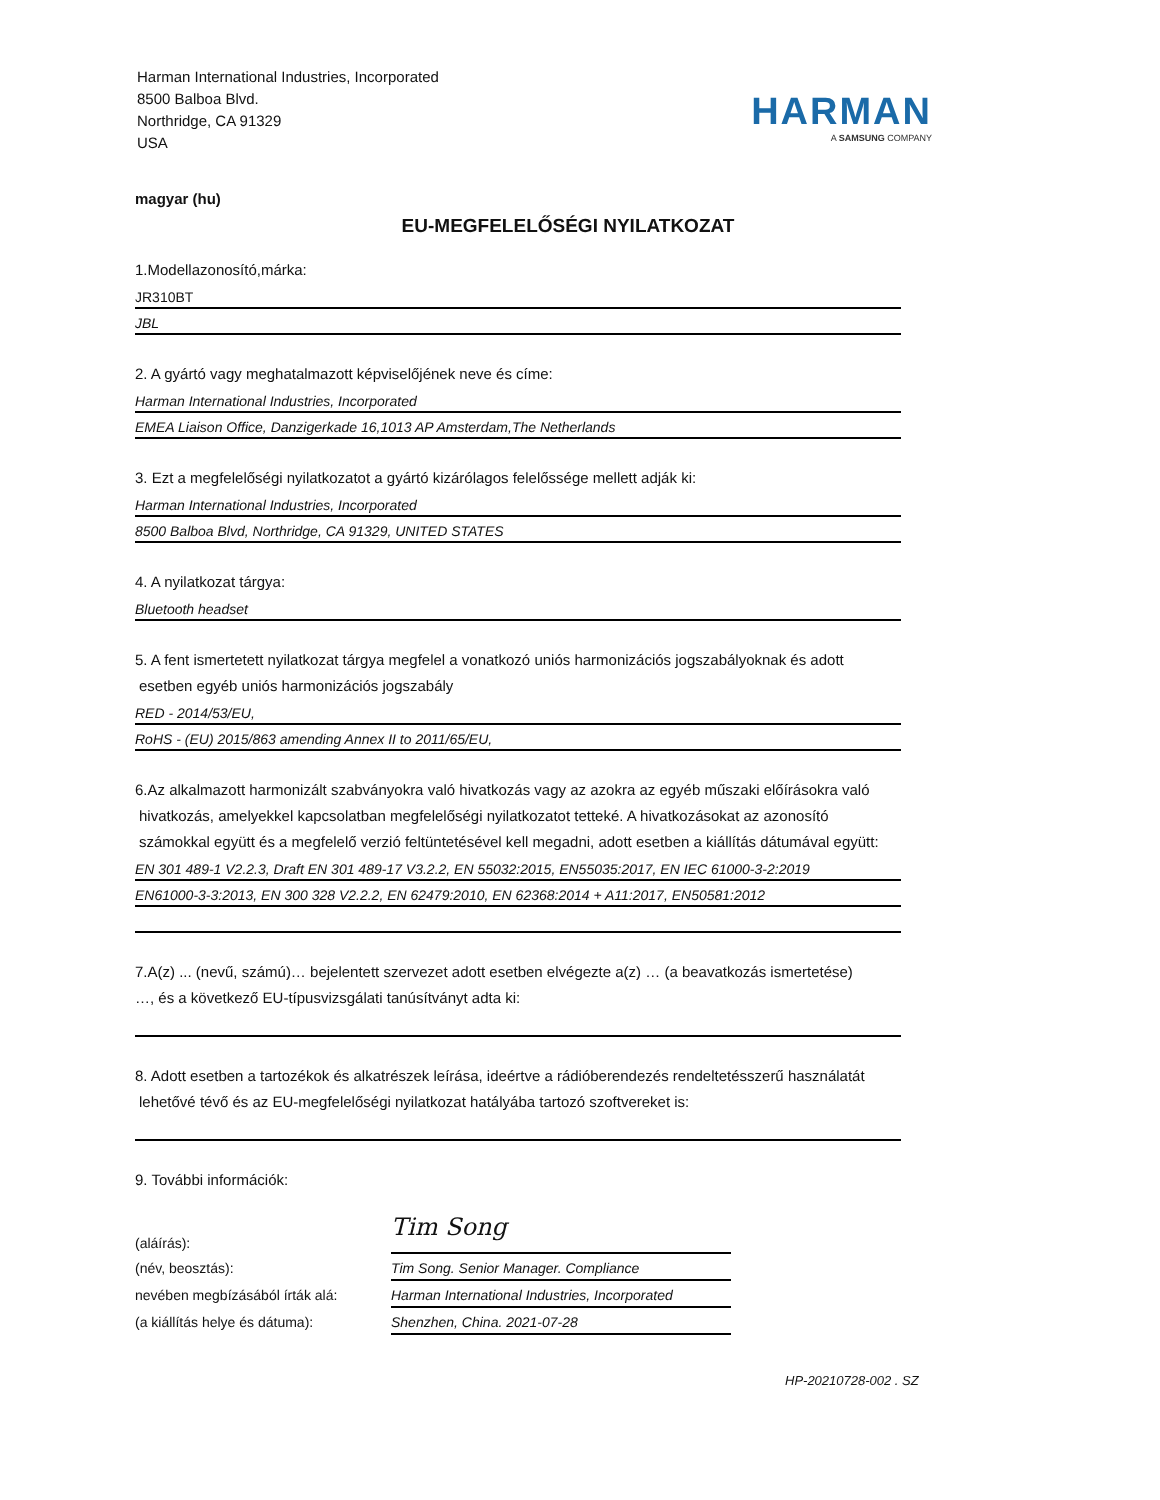Harman International Industries, Incorporated
8500 Balboa Blvd.
Northridge, CA 91329
USA
HARMAN
A SAMSUNG COMPANY
magyar (hu)
EU-MEGFELELŐSÉGI NYILATKOZAT
1.Modellazonosító,márka:
JR310BT
JBL
2. A gyártó vagy meghatalmazott képviselőjének neve és címe:
Harman International Industries, Incorporated
EMEA Liaison Office, Danzigerkade 16,1013 AP Amsterdam,The Netherlands
3. Ezt a megfelelőségi nyilatkozatot a gyártó kizárólagos felelőssége mellett adják ki:
Harman International Industries, Incorporated
8500 Balboa Blvd, Northridge, CA 91329, UNITED STATES
4. A nyilatkozat tárgya:
Bluetooth headset
5. A fent ismertetett nyilatkozat tárgya megfelel a vonatkozó uniós harmonizációs jogszabályoknak és adott
esetben egyéb uniós harmonizációs jogszabály
RED - 2014/53/EU,
RoHS - (EU) 2015/863 amending Annex II to 2011/65/EU,
6.Az alkalmazott harmonizált szabványokra való hivatkozás vagy az azokra az egyéb műszaki előírásokra való
hivatkozás, amelyekkel kapcsolatban megfelelőségi nyilatkozatot tetteké. A hivatkozásokat az azonosító
számokkal együtt és a megfelelő verzió feltüntetésével kell megadni, adott esetben a kiállítás dátumával együtt:
EN 301 489-1 V2.2.3, Draft EN 301 489-17 V3.2.2, EN 55032:2015, EN55035:2017, EN IEC 61000-3-2:2019
EN61000-3-3:2013, EN 300 328 V2.2.2, EN 62479:2010, EN 62368:2014 + A11:2017, EN50581:2012
7.A(z) ... (nevű, számú)… bejelentett szervezet adott esetben elvégezte a(z) … (a beavatkozás ismertetése)
…, és a következő EU-típusvizsgálati tanúsítványt adta ki:
8. Adott esetben a tartozékok és alkatrészek leírása, ideértve a rádióberendezés rendeltetésszerű használatát
lehetővé tévő és az EU-megfelelőségi nyilatkozat hatályába tartozó szoftvereket is:
9. További információk:
(aláírás):
Tim Song
(név, beosztás):
Tim Song. Senior Manager. Compliance
nevében megbízásából írták alá:
Harman International Industries, Incorporated
(a kiállítás helye és dátuma):
Shenzhen, China. 2021-07-28
HP-20210728-002 . SZ